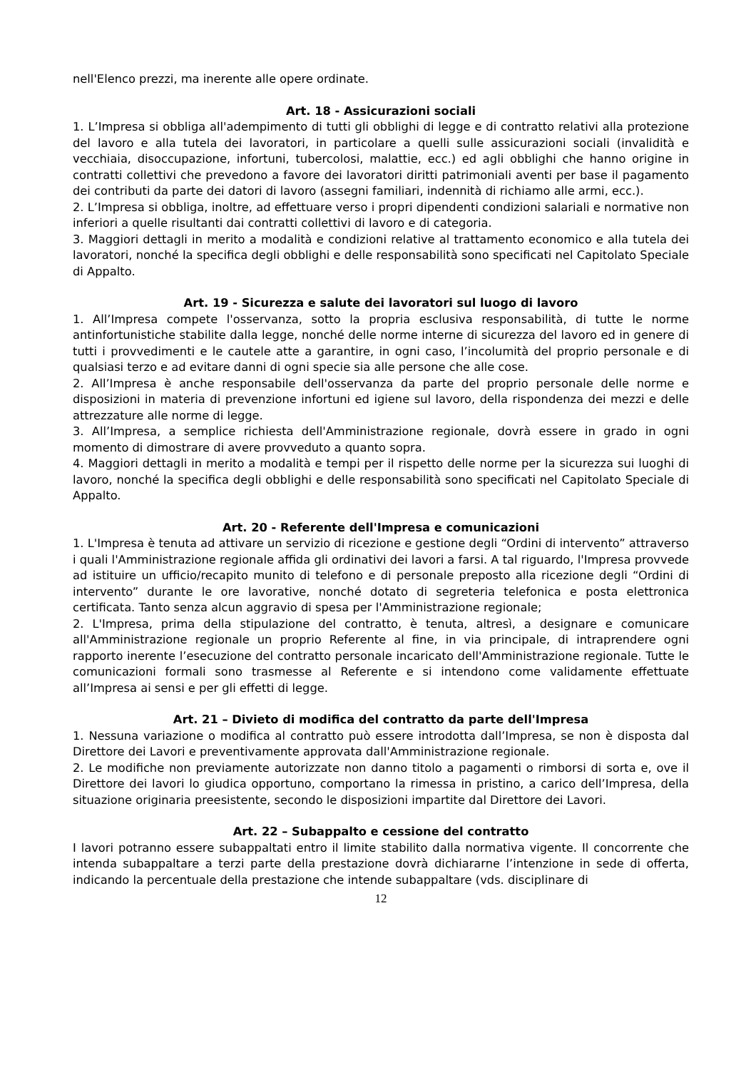nell'Elenco prezzi, ma inerente alle opere ordinate.
Art. 18 - Assicurazioni sociali
1. L’Impresa si obbliga all'adempimento di tutti gli obblighi di legge e di contratto relativi alla protezione del lavoro e alla tutela dei lavoratori, in particolare a quelli sulle assicurazioni sociali (invalidità e vecchiaia, disoccupazione, infortuni, tubercolosi, malattie, ecc.) ed agli obblighi che hanno origine in contratti collettivi che prevedono a favore dei lavoratori diritti patrimoniali aventi per base il pagamento dei contributi da parte dei datori di lavoro (assegni familiari, indennità di richiamo alle armi, ecc.).
2. L’Impresa si obbliga, inoltre, ad effettuare verso i propri dipendenti condizioni salariali e normative non inferiori a quelle risultanti dai contratti collettivi di lavoro e di categoria.
3. Maggiori dettagli in merito a modalità e condizioni relative al trattamento economico e alla tutela dei lavoratori, nonché la specifica degli obblighi e delle responsabilità sono specificati nel Capitolato Speciale di Appalto.
Art. 19 - Sicurezza e salute dei lavoratori sul luogo di lavoro
1. All’Impresa compete l'osservanza, sotto la propria esclusiva responsabilità, di tutte le norme antinfortunistiche stabilite dalla legge, nonché delle norme interne di sicurezza del lavoro ed in genere di tutti i provvedimenti e le cautele atte a garantire, in ogni caso, l’incolumità del proprio personale e di qualsiasi terzo e ad evitare danni di ogni specie sia alle persone che alle cose.
2. All’Impresa è anche responsabile dell'osservanza da parte del proprio personale delle norme e disposizioni in materia di prevenzione infortuni ed igiene sul lavoro, della rispondenza dei mezzi e delle attrezzature alle norme di legge.
3. All’Impresa, a semplice richiesta dell'Amministrazione regionale, dovrà essere in grado in ogni momento di dimostrare di avere provveduto a quanto sopra.
4. Maggiori dettagli in merito a modalità e tempi per il rispetto delle norme per la sicurezza sui luoghi di lavoro, nonché la specifica degli obblighi e delle responsabilità sono specificati nel Capitolato Speciale di Appalto.
Art. 20 - Referente dell'Impresa e comunicazioni
1. L'Impresa è tenuta ad attivare un servizio di ricezione e gestione degli “Ordini di intervento” attraverso i quali l'Amministrazione regionale affida gli ordinativi dei lavori a farsi. A tal riguardo, l'Impresa provvede ad istituire un ufficio/recapito munito di telefono e di personale preposto alla ricezione degli “Ordini di intervento” durante le ore lavorative, nonché dotato di segreteria telefonica e posta elettronica certificata. Tanto senza alcun aggravio di spesa per l'Amministrazione regionale;
2. L'Impresa, prima della stipulazione del contratto, è tenuta, altresì, a designare e comunicare all'Amministrazione regionale un proprio Referente al fine, in via principale, di intraprendere ogni rapporto inerente l’esecuzione del contratto personale incaricato dell'Amministrazione regionale. Tutte le comunicazioni formali sono trasmesse al Referente e si intendono come validamente effettuate all’Impresa ai sensi e per gli effetti di legge.
Art. 21 – Divieto di modifica del contratto da parte dell'Impresa
1. Nessuna variazione o modifica al contratto può essere introdotta dall’Impresa, se non è disposta dal Direttore dei Lavori e preventivamente approvata dall'Amministrazione regionale.
2. Le modifiche non previamente autorizzate non danno titolo a pagamenti o rimborsi di sorta e, ove il Direttore dei lavori lo giudica opportuno, comportano la rimessa in pristino, a carico dell’Impresa, della situazione originaria preesistente, secondo le disposizioni impartite dal Direttore dei Lavori.
Art. 22 – Subappalto e cessione del contratto
I lavori potranno essere subappaltati entro il limite stabilito dalla normativa vigente. Il concorrente che intenda subappaltare a terzi parte della prestazione dovrà dichiararne l’intenzione in sede di offerta, indicando la percentuale della prestazione che intende subappaltare (vds. disciplinare di
12